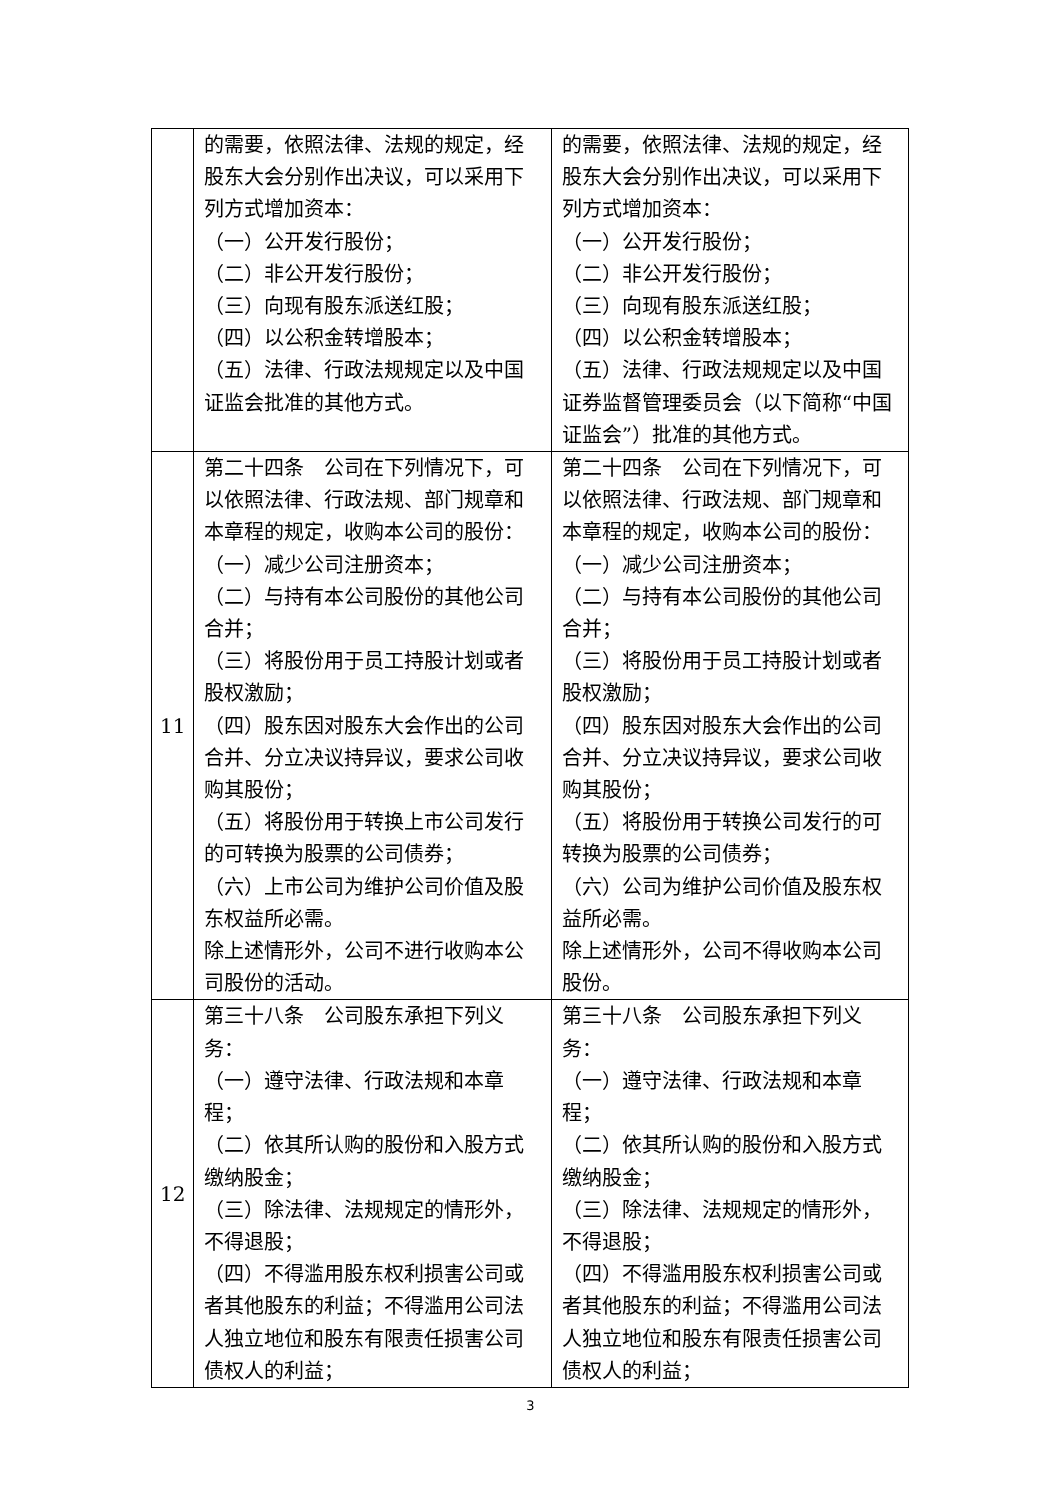| | 的需要，依照法律、法规的规定，经股东大会分别作出决议，可以采用下列方式增加资本： （一）公开发行股份； （二）非公开发行股份； （三）向现有股东派送红股； （四）以公积金转增股本； （五）法律、行政法规规定以及中国证监会批准的其他方式。 | 的需要，依照法律、法规的规定，经股东大会分别作出决议，可以采用下列方式增加资本： （一）公开发行股份； （二）非公开发行股份； （三）向现有股东派送红股； （四）以公积金转增股本； （五）法律、行政法规规定以及中国证券监督管理委员会（以下简称“中国证监会”）批准的其他方式。 |
| 11 | 第二十四条 公司在下列情况下，可以依照法律、行政法规、部门规章和本章程的规定，收购本公司的股份： （一）减少公司注册资本； （二）与持有本公司股份的其他公司合并； （三）将股份用于员工持股计划或者股权激励； （四）股东因对股东大会作出的公司合并、分立决议持异议，要求公司收购其股份； （五）将股份用于转换上市公司发行的可转换为股票的公司债券； （六）上市公司为维护公司价值及股东权益所必需。 除上述情形外，公司不进行收购本公司股份的活动。 | 第二十四条 公司在下列情况下，可以依照法律、行政法规、部门规章和本章程的规定，收购本公司的股份： （一）减少公司注册资本； （二）与持有本公司股份的其他公司合并； （三）将股份用于员工持股计划或者股权激励； （四）股东因对股东大会作出的公司合并、分立决议持异议，要求公司收购其股份； （五）将股份用于转换公司发行的可转换为股票的公司债券； （六）公司为维护公司价值及股东权益所必需。 除上述情形外，公司不得收购本公司股份。 |
| 12 | 第三十八条 公司股东承担下列义务： （一）遵守法律、行政法规和本章程； （二）依其所认购的股份和入股方式缴纳股金； （三）除法律、法规规定的情形外，不得退股； （四）不得滥用股东权利损害公司或者其他股东的利益；不得滥用公司法人独立地位和股东有限责任损害公司债权人的利益； | 第三十八条 公司股东承担下列义务： （一）遵守法律、行政法规和本章程； （二）依其所认购的股份和入股方式缴纳股金； （三）除法律、法规规定的情形外，不得退股； （四）不得滥用股东权利损害公司或者其他股东的利益；不得滥用公司法人独立地位和股东有限责任损害公司债权人的利益； |
3